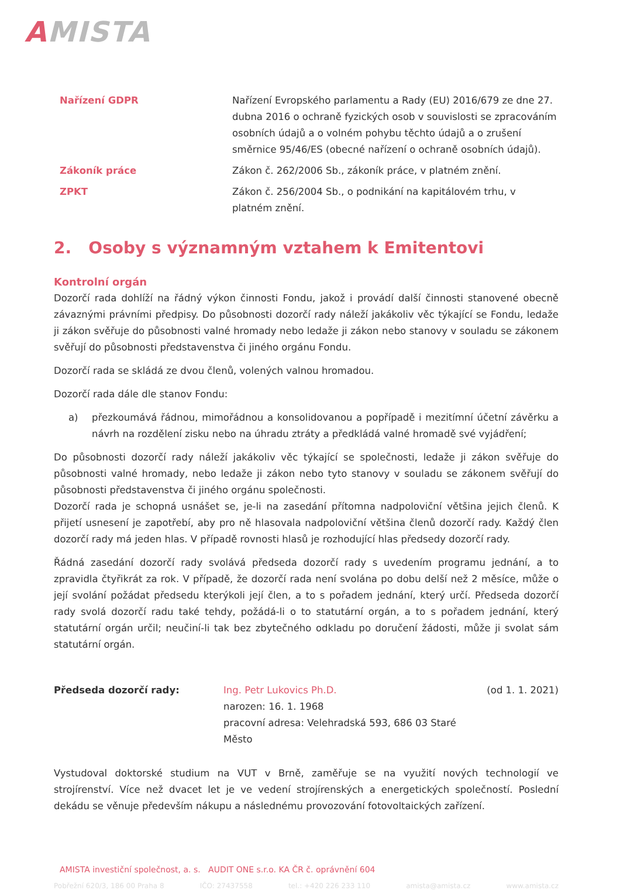AMISTA
Nařízení GDPR
Nařízení Evropského parlamentu a Rady (EU) 2016/679 ze dne 27. dubna 2016 o ochraně fyzických osob v souvislosti se zpracováním osobních údajů a o volném pohybu těchto údajů a o zrušení směrnice 95/46/ES (obecné nařízení o ochraně osobních údajů).
Zákoník práce
Zákon č. 262/2006 Sb., zákoník práce, v platném znění.
ZPKT
Zákon č. 256/2004 Sb., o podnikání na kapitálovém trhu, v platném znění.
2. Osoby s významným vztahem k Emitentovi
Kontrolní orgán
Dozorčí rada dohlíží na řádný výkon činnosti Fondu, jakož i provádí další činnosti stanovené obecně závaznými právními předpisy. Do působnosti dozorčí rady náleží jakákoliv věc týkající se Fondu, ledaže ji zákon svěřuje do působnosti valné hromady nebo ledaže ji zákon nebo stanovy v souladu se zákonem svěřují do působnosti představenstva či jiného orgánu Fondu.
Dozorčí rada se skládá ze dvou členů, volených valnou hromadou.
Dozorčí rada dále dle stanov Fondu:
a) přezkoumává řádnou, mimořádnou a konsolidovanou a popřípadě i mezitímní účetní závěrku a návrh na rozdělení zisku nebo na úhradu ztráty a předkládá valné hromadě své vyjádření;
Do působnosti dozorčí rady náleží jakákoliv věc týkající se společnosti, ledaže ji zákon svěřuje do působnosti valné hromady, nebo ledaže ji zákon nebo tyto stanovy v souladu se zákonem svěřují do působnosti představenstva či jiného orgánu společnosti.
Dozorčí rada je schopná usnášet se, je-li na zasedání přítomna nadpoloviční většina jejich členů. K přijetí usnesení je zapotřebí, aby pro ně hlasovala nadpoloviční většina členů dozorčí rady. Každý člen dozorčí rady má jeden hlas. V případě rovnosti hlasů je rozhodující hlas předsedy dozorčí rady.
Řádná zasedání dozorčí rady svolává předseda dozorčí rady s uvedením programu jednání, a to zpravidla čtyřikrát za rok. V případě, že dozorčí rada není svolána po dobu delší než 2 měsíce, může o její svolání požádat předsedu kterýkoli její člen, a to s pořadem jednání, který určí. Předseda dozorčí rady svolá dozorčí radu také tehdy, požádá-li o to statutární orgán, a to s pořadem jednání, který statutární orgán určil; neučiní-li tak bez zbytečného odkladu po doručení žádosti, může ji svolat sám statutární orgán.
Předseda dozorčí rady:
Ing. Petr Lukovics Ph.D.
narozen: 16. 1. 1968
pracovní adresa: Velehradská 593, 686 03 Staré Město
(od 1. 1. 2021)
Vystudoval doktorské studium na VUT v Brně, zaměřuje se na využití nových technologií ve strojírenství. Více než dvacet let je ve vedení strojírenských a energetických společností. Poslední dekádu se věnuje především nákupu a následnému provozování fotovoltaických zařízení.
AMISTA investiční společnost, a. s. AUDIT ONE s.r.o. KA ČR č. oprávnění 604
Pobřežní 620/3, 186 00 Praha 8 IČO: 27437558 tel.: +420 226 233 110 amista@amista.cz www.amista.cz